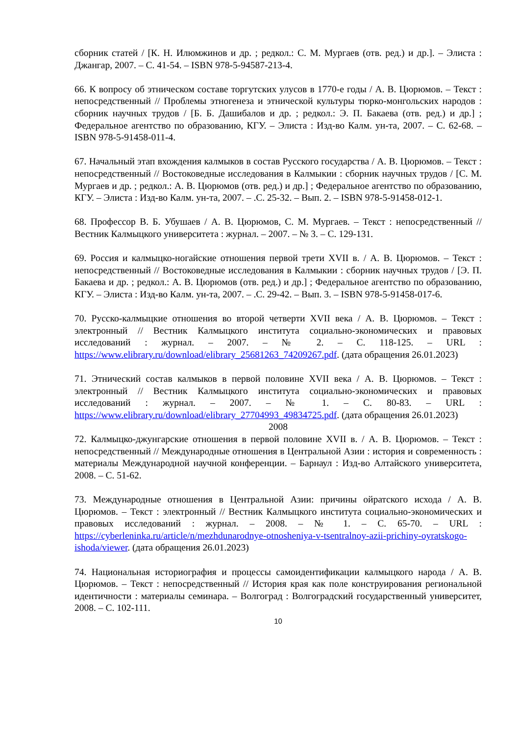сборник статей / [К. Н. Илюмжинов и др. ; редкол.: С. М. Мургаев (отв. ред.) и др.]. – Элиста : Джангар, 2007. – С. 41-54. – ISBN 978-5-94587-213-4.
66. К вопросу об этническом составе торгутских улусов в 1770-е годы / А. В. Цюрюмов. – Текст : непосредственный // Проблемы этногенеза и этнической культуры тюрко-монгольских народов : сборник научных трудов / [Б. Б. Дашибалов и др. ; редкол.: Э. П. Бакаева (отв. ред.) и др.] ; Федеральное агентство по образованию, КГУ. – Элиста : Изд-во Калм. ун-та, 2007. – С. 62-68. – ISBN 978-5-91458-011-4.
67. Начальный этап вхождения калмыков в состав Русского государства / А. В. Цюрюмов. – Текст : непосредственный // Востоковедные исследования в Калмыкии : сборник научных трудов / [С. М. Мургаев и др. ; редкол.: А. В. Цюрюмов (отв. ред.) и др.] ; Федеральное агентство по образованию, КГУ. – Элиста : Изд-во Калм. ун-та, 2007. – .С. 25-32. – Вып. 2. – ISBN 978-5-91458-012-1.
68. Профессор В. Б. Убушаев / А. В. Цюрюмов, С. М. Мургаев. – Текст : непосредственный // Вестник Калмыцкого университета : журнал. – 2007. – № 3. – С. 129-131.
69. Россия и калмыцко-ногайские отношения первой трети XVII в. / А. В. Цюрюмов. – Текст : непосредственный // Востоковедные исследования в Калмыкии : сборник научных трудов / [Э. П. Бакаева и др. ; редкол.: А. В. Цюрюмов (отв. ред.) и др.] ; Федеральное агентство по образованию, КГУ. – Элиста : Изд-во Калм. ун-та, 2007. – .С. 29-42. – Вып. 3. – ISBN 978-5-91458-017-6.
70. Русско-калмыцкие отношения во второй четверти XVII века / А. В. Цюрюмов. – Текст : электронный // Вестник Калмыцкого института социально-экономических и правовых исследований : журнал. – 2007. – № 2. – С. 118-125. – URL : https://www.elibrary.ru/download/elibrary_25681263_74209267.pdf. (дата обращения 26.01.2023)
71. Этнический состав калмыков в первой половине XVII века / А. В. Цюрюмов. – Текст : электронный // Вестник Калмыцкого института социально-экономических и правовых исследований : журнал. – 2007. – № 1. – С. 80-83. – URL : https://www.elibrary.ru/download/elibrary_27704993_49834725.pdf. (дата обращения 26.01.2023)
2008
72. Калмыцко-джунгарские отношения в первой половине XVII в. / А. В. Цюрюмов. – Текст : непосредственный // Международные отношения в Центральной Азии : история и современность : материалы Международной научной конференции. – Барнаул : Изд-во Алтайского университета, 2008. – С. 51-62.
73. Международные отношения в Центральной Азии: причины ойратского исхода / А. В. Цюрюмов. – Текст : электронный // Вестник Калмыцкого института социально-экономических и правовых исследований : журнал. – 2008. – № 1. – С. 65-70. – URL : https://cyberleninka.ru/article/n/mezhdunarodnye-otnosheniya-v-tsentralnoy-azii-prichiny-oyratskogo-ishoda/viewer. (дата обращения 26.01.2023)
74. Национальная историография и процессы самоидентификации калмыцкого народа / А. В. Цюрюмов. – Текст : непосредственный // История края как поле конструирования региональной идентичности : материалы семинара. – Волгоград : Волгоградский государственный университет, 2008. – С. 102-111.
10